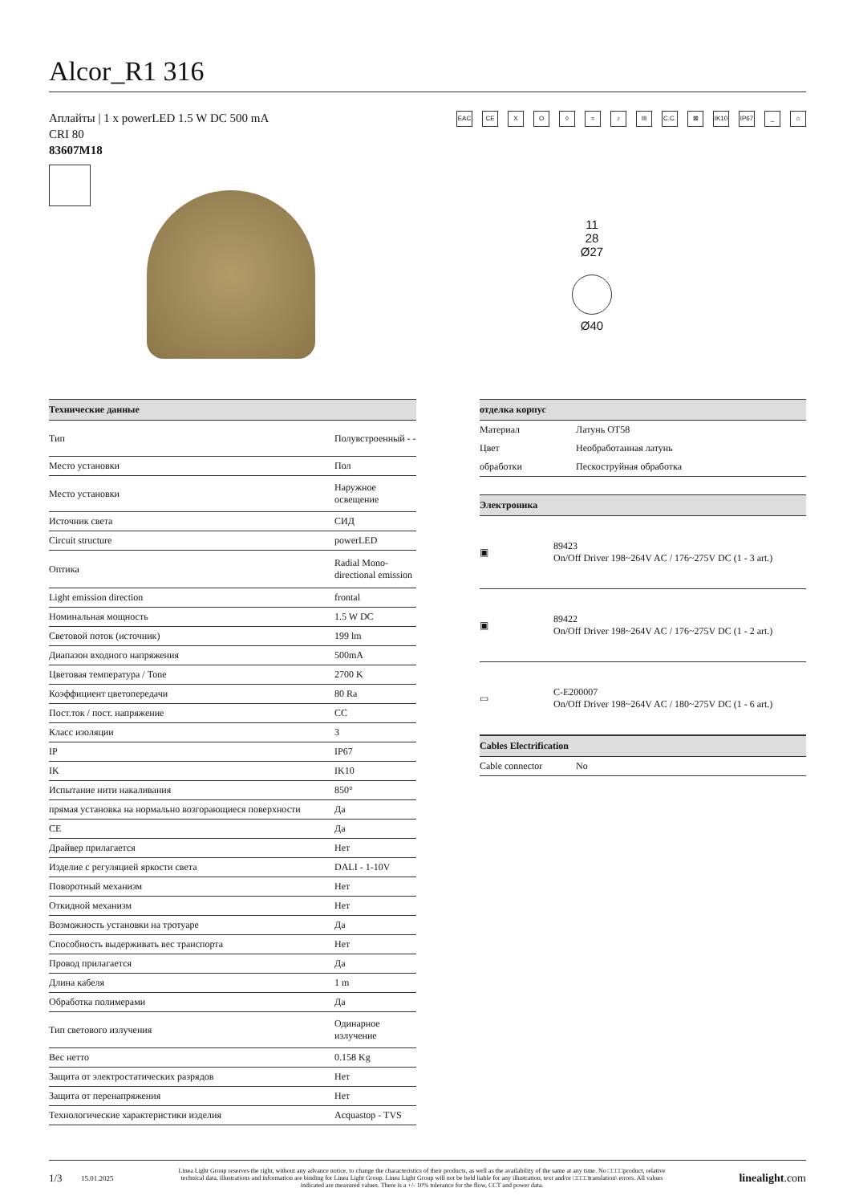Alcor_R1 316
EAC CE XO ◊ ≈ ♪ III C.C. ⊠ IK10 IP67 _ ⌂
Аплайты | 1 x powerLED 1.5 W DC 500 mA
CRI 80
83607M18
11
28
Ø27
Ø40
| Технические данные | |
| --- | --- |
| Тип | Полувстроенный - - |
| Место установки | Пол |
| Место установки | Наружное освещение |
| Источник света | СИД |
| Circuit structure | powerLED |
| Оптика | Radial Mono-directional emission |
| Light emission direction | frontal |
| Номинальная мощность | 1.5 W DC |
| Световой поток (источник) | 199 lm |
| Диапазон входного напряжения | 500mA |
| Цветовая температура / Tone | 2700 K |
| Коэффициент цветопередачи | 80 Ra |
| Пост.ток / пост. напряжение | CC |
| Класс изоляции | 3 |
| IP | IP67 |
| IK | IK10 |
| Испытание нити накаливания | 850° |
| прямая установка на нормально возгорающиеся поверхности | Да |
| CE | Да |
| Драйвер прилагается | Нет |
| Изделие с регуляцией яркости света | DALI - 1-10V |
| Поворотный механизм | Нет |
| Откидной механизм | Нет |
| Возможность установки на тротуаре | Да |
| Способность выдерживать вес транспорта | Нет |
| Провод прилагается | Да |
| Длина кабеля | 1 m |
| Обработка полимерами | Да |
| Тип светового излучения | Одинарное излучение |
| Вес нетто | 0.158 Kg |
| Защита от электростатических разрядов | Нет |
| Защита от перенапряжения | Нет |
| Технологические характеристики изделия | Acquastop - TVS |
| отделка корпус | |
| --- | --- |
| Материал | Латунь OT58 |
| Цвет | Необработанная латунь |
| обработки | Пескоструйная обработка |
| Электроника | |
| --- | --- |
| ▣ | 89423 On/Off Driver 198~264V AC / 176~275V DC (1 - 3 art.) |
| ▣ | 89422 On/Off Driver 198~264V AC / 176~275V DC (1 - 2 art.) |
| ▭ | C-E200007 On/Off Driver 198~264V AC / 180~275V DC (1 - 6 art.) |
| Cables Electrification | |
| --- | --- |
| Cable connector | No |
1/3 15.01.2025 Linea Light Group reserves the right, without any advance notice, to change the characteristics of their products, as well as the availability of the same at any time. No □□□□product, relative technical data, illustrations and information are binding for Linea Light Group. Linea Light Group will not be held liable for any illustration, text and/or □□□□translation\ errors. All values indicated are measured values. There is a +/- 10% tolerance for the flow, CCT and power data. linealight.com